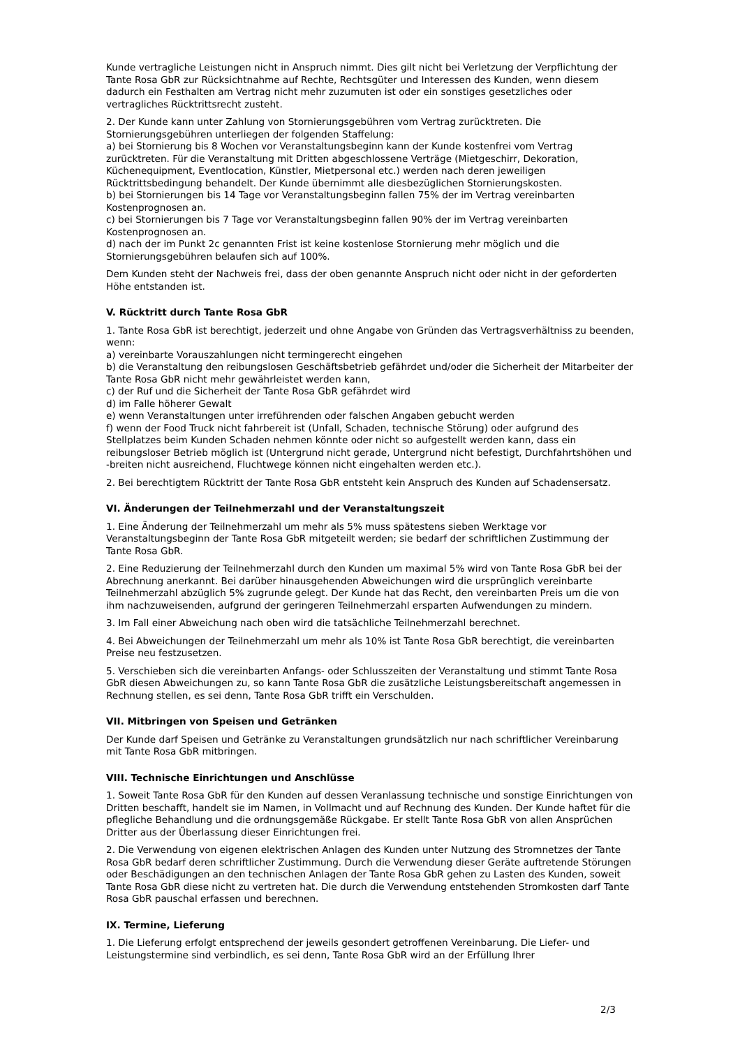Kunde vertragliche Leistungen nicht in Anspruch nimmt. Dies gilt nicht bei Verletzung der Verpflichtung der Tante Rosa GbR zur Rücksichtnahme auf Rechte, Rechtsgüter und Interessen des Kunden, wenn diesem dadurch ein Festhalten am Vertrag nicht mehr zuzumuten ist oder ein sonstiges gesetzliches oder vertragliches Rücktrittsrecht zusteht.
2. Der Kunde kann unter Zahlung von Stornierungsgebühren vom Vertrag zurücktreten. Die Stornierungsgebühren unterliegen der folgenden Staffelung:
a) bei Stornierung bis 8 Wochen vor Veranstaltungsbeginn kann der Kunde kostenfrei vom Vertrag zurücktreten. Für die Veranstaltung mit Dritten abgeschlossene Verträge (Mietgeschirr, Dekoration, Küchenequipment, Eventlocation, Künstler, Mietpersonal etc.) werden nach deren jeweiligen Rücktrittsbedingung behandelt. Der Kunde übernimmt alle diesbezüglichen Stornierungskosten.
b) bei Stornierungen bis 14 Tage vor Veranstaltungsbeginn fallen 75% der im Vertrag vereinbarten Kostenprognosen an.
c) bei Stornierungen bis 7 Tage vor Veranstaltungsbeginn fallen 90% der im Vertrag vereinbarten Kostenprognosen an.
d) nach der im Punkt 2c genannten Frist ist keine kostenlose Stornierung mehr möglich und die Stornierungsgebühren belaufen sich auf 100%.
Dem Kunden steht der Nachweis frei, dass der oben genannte Anspruch nicht oder nicht in der geforderten Höhe entstanden ist.
V. Rücktritt durch Tante Rosa GbR
1. Tante Rosa GbR ist berechtigt, jederzeit und ohne Angabe von Gründen das Vertragsverhältniss zu beenden, wenn:
a) vereinbarte Vorauszahlungen nicht termingerecht eingehen
b) die Veranstaltung den reibungslosen Geschäftsbetrieb gefährdet und/oder die Sicherheit der Mitarbeiter der Tante Rosa GbR nicht mehr gewährleistet werden kann,
c) der Ruf und die Sicherheit der Tante Rosa GbR gefährdet wird
d) im Falle höherer Gewalt
e) wenn Veranstaltungen unter irreführenden oder falschen Angaben gebucht werden
f) wenn der Food Truck nicht fahrbereit ist (Unfall, Schaden, technische Störung) oder aufgrund des Stellplatzes beim Kunden Schaden nehmen könnte oder nicht so aufgestellt werden kann, dass ein reibungsloser Betrieb möglich ist (Untergrund nicht gerade, Untergrund nicht befestigt, Durchfahrtshöhen und -breiten nicht ausreichend, Fluchtwege können nicht eingehalten werden etc.).
2. Bei berechtigtem Rücktritt der Tante Rosa GbR entsteht kein Anspruch des Kunden auf Schadensersatz.
VI. Änderungen der Teilnehmerzahl und der Veranstaltungszeit
1. Eine Änderung der Teilnehmerzahl um mehr als 5% muss spätestens sieben Werktage vor Veranstaltungsbeginn der Tante Rosa GbR mitgeteilt werden; sie bedarf der schriftlichen Zustimmung der Tante Rosa GbR.
2. Eine Reduzierung der Teilnehmerzahl durch den Kunden um maximal 5% wird von Tante Rosa GbR bei der Abrechnung anerkannt. Bei darüber hinausgehenden Abweichungen wird die ursprünglich vereinbarte Teilnehmerzahl abzüglich 5% zugrunde gelegt. Der Kunde hat das Recht, den vereinbarten Preis um die von ihm nachzuweisenden, aufgrund der geringeren Teilnehmerzahl ersparten Aufwendungen zu mindern.
3. Im Fall einer Abweichung nach oben wird die tatsächliche Teilnehmerzahl berechnet.
4. Bei Abweichungen der Teilnehmerzahl um mehr als 10% ist Tante Rosa GbR berechtigt, die vereinbarten Preise neu festzusetzen.
5. Verschieben sich die vereinbarten Anfangs- oder Schlusszeiten der Veranstaltung und stimmt Tante Rosa GbR diesen Abweichungen zu, so kann Tante Rosa GbR die zusätzliche Leistungsbereitschaft angemessen in Rechnung stellen, es sei denn, Tante Rosa GbR trifft ein Verschulden.
VII. Mitbringen von Speisen und Getränken
Der Kunde darf Speisen und Getränke zu Veranstaltungen grundsätzlich nur nach schriftlicher Vereinbarung mit Tante Rosa GbR mitbringen.
VIII. Technische Einrichtungen und Anschlüsse
1. Soweit Tante Rosa GbR für den Kunden auf dessen Veranlassung technische und sonstige Einrichtungen von Dritten beschafft, handelt sie im Namen, in Vollmacht und auf Rechnung des Kunden. Der Kunde haftet für die pflegliche Behandlung und die ordnungsgemäße Rückgabe. Er stellt Tante Rosa GbR von allen Ansprüchen Dritter aus der Überlassung dieser Einrichtungen frei.
2. Die Verwendung von eigenen elektrischen Anlagen des Kunden unter Nutzung des Stromnetzes der Tante Rosa GbR bedarf deren schriftlicher Zustimmung. Durch die Verwendung dieser Geräte auftretende Störungen oder Beschädigungen an den technischen Anlagen der Tante Rosa GbR gehen zu Lasten des Kunden, soweit Tante Rosa GbR diese nicht zu vertreten hat. Die durch die Verwendung entstehenden Stromkosten darf Tante Rosa GbR pauschal erfassen und berechnen.
IX. Termine, Lieferung
1. Die Lieferung erfolgt entsprechend der jeweils gesondert getroffenen Vereinbarung. Die Liefer- und Leistungstermine sind verbindlich, es sei denn, Tante Rosa GbR wird an der Erfüllung Ihrer
2/3